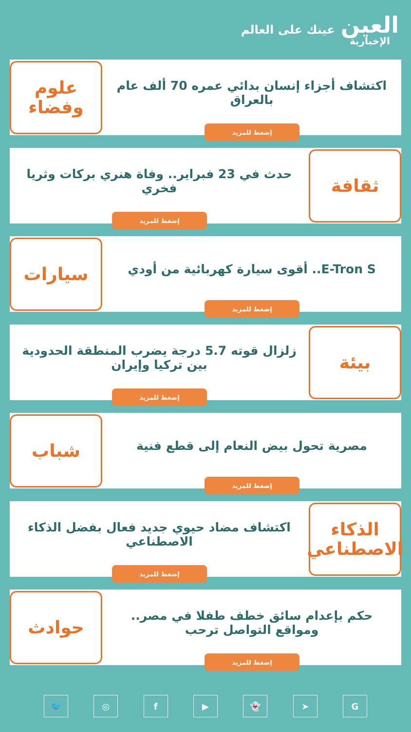العين
الإخبارية
عينك على العالم
علوم
وفضاء
اكتشاف أجزاء إنسان بدائي عمره 70 ألف عام بالعراق
إضغط للمزيد
ثقافة
حدث في 23 فبراير.. وفاة هنري بركات وثريا فخري
إضغط للمزيد
سيارات
E-Tron S.. أقوى سيارة كهربائية من أودي
إضغط للمزيد
بيئة
زلزال قوته 5.7 درجة يضرب المنطقة الحدودية بين تركيا وإيران
إضغط للمزيد
شباب
مصرية تحول بيض النعام إلى قطع فنية
إضغط للمزيد
الذكاء
الاصطناعي
اكتشاف مضاد حيوي جديد فعال بفضل الذكاء الاصطناعي
إضغط للمزيد
حوادث
حكم بإعدام سائق خطف طفلا في مصر.. ومواقع التواصل ترحب
إضغط للمزيد
G ➤ 👻 ▶ f ◎ 🐦